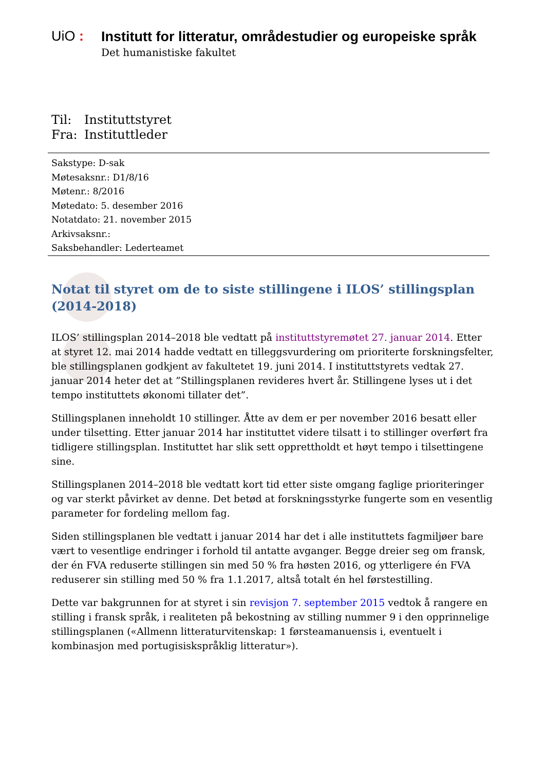UiO :
Institutt for litteratur, områdestudier og europeiske språk
Det humanistiske fakultet
Til: Instituttstyret
Fra: Instituttleder
Sakstype: D-sak
Møtesaksnr.: D1/8/16
Møtenr.: 8/2016
Møtedato: 5. desember 2016
Notatdato: 21. november 2015
Arkivsaksnr.:
Saksbehandler: Lederteamet
Notat til styret om de to siste stillingene i ILOS’ stillingsplan (2014-2018)
ILOS’ stillingsplan 2014–2018 ble vedtatt på instituttstyremøtet 27. januar 2014. Etter at styret 12. mai 2014 hadde vedtatt en tilleggsvurdering om prioriterte forskningsfelter, ble stillingsplanen godkjent av fakultetet 19. juni 2014. I instituttstyrets vedtak 27. januar 2014 heter det at ”Stillingsplanen revideres hvert år. Stillingene lyses ut i det tempo instituttets økonomi tillater det”.
Stillingsplanen inneholdt 10 stillinger. Åtte av dem er per november 2016 besatt eller under tilsetting. Etter januar 2014 har instituttet videre tilsatt i to stillinger overført fra tidligere stillingsplan. Instituttet har slik sett opprettholdt et høyt tempo i tilsettingene sine.
Stillingsplanen 2014–2018 ble vedtatt kort tid etter siste omgang faglige prioriteringer og var sterkt påvirket av denne. Det betød at forskningsstyrke fungerte som en vesentlig parameter for fordeling mellom fag.
Siden stillingsplanen ble vedtatt i januar 2014 har det i alle instituttets fagmiljøer bare vært to vesentlige endringer i forhold til antatte avganger. Begge dreier seg om fransk, der én FVA reduserte stillingen sin med 50 % fra høsten 2016, og ytterligere én FVA reduserer sin stilling med 50 % fra 1.1.2017, altså totalt én hel førstestilling.
Dette var bakgrunnen for at styret i sin revisjon 7. september 2015 vedtok å rangere en stilling i fransk språk, i realiteten på bekostning av stilling nummer 9 i den opprinnelige stillingsplanen («Allmenn litteraturvitenskap: 1 førsteamanuensis i, eventuelt i kombinasjon med portugisiskspråklig litteratur»).